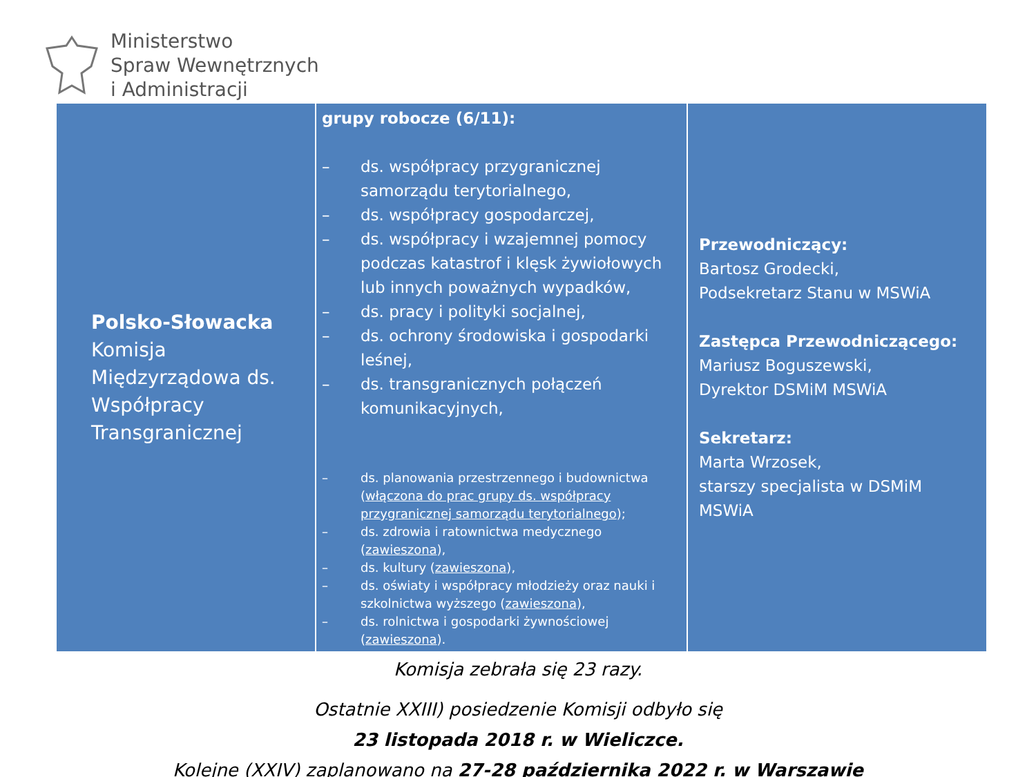Ministerstwo
Spraw Wewnętrznych
i Administracji
| Polsko-Słowacka Komisja Międzyrządowa ds. Współpracy Transgranicznej | grupy robocze (6/11): – ds. współpracy przygranicznej samorządu terytorialnego, – ds. współpracy gospodarczej, – ds. współpracy i wzajemnej pomocy podczas katastrof i klęsk żywiołowych lub innych poważnych wypadków, – ds. pracy i polityki socjalnej, – ds. ochrony środowiska i gospodarki leśnej, – ds. transgranicznych połączeń komunikacyjnych, – ds. planowania przestrzennego i budownictwa ( włączona do prac grupy ds. współpracy przygranicznej samorządu terytorialnego ); – ds. zdrowia i ratownictwa medycznego ( zawieszona ), – ds. kultury ( zawieszona ), – ds. oświaty i współpracy młodzieży oraz nauki i szkolnictwa wyższego ( zawieszona ), – ds. rolnictwa i gospodarki żywnościowej ( zawieszona ). | Przewodniczący: Bartosz Grodecki, Podsekretarz Stanu w MSWiA Zastępca Przewodniczącego: Mariusz Boguszewski, Dyrektor DSMiM MSWiA Sekretarz: Marta Wrzosek, starszy specjalista w DSMiM MSWiA |
Komisja zebrała się 23 razy.
Ostatnie XXIII) posiedzenie Komisji odbyło się
23 listopada 2018 r. w Wieliczce.
Kolejne (XXIV) zaplanowano na 27-28 października 2022 r. w Warszawie